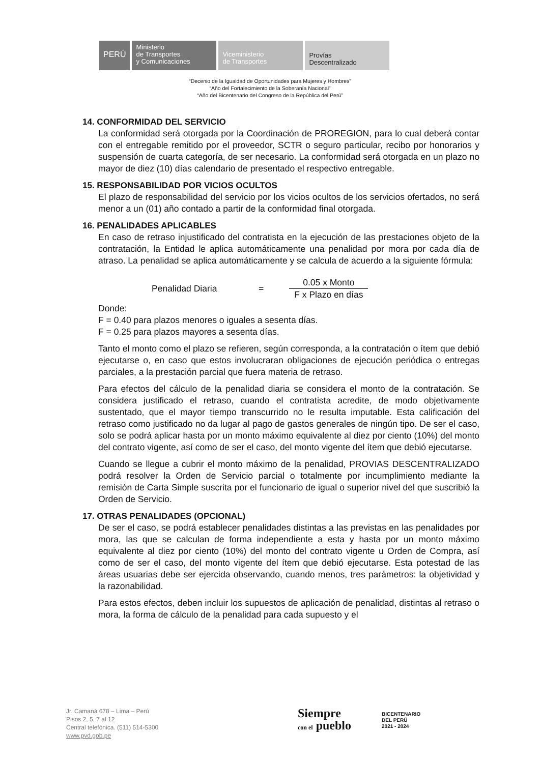PERÚ
Ministerio
de Transportes
y Comunicaciones
Viceministerio
de Transportes
Provías
Descentralizado
“Decenio de la Igualdad de Oportunidades para Mujeres y Hombres”
“Año del Fortalecimiento de la Soberanía Nacional”
“Año del Bicentenario del Congreso de la República del Perú”
14. CONFORMIDAD DEL SERVICIO
La conformidad será otorgada por la Coordinación de PROREGION, para lo cual deberá contar con el entregable remitido por el proveedor, SCTR o seguro particular, recibo por honorarios y suspensión de cuarta categoría, de ser necesario. La conformidad será otorgada en un plazo no mayor de diez (10) días calendario de presentado el respectivo entregable.
15. RESPONSABILIDAD POR VICIOS OCULTOS
El plazo de responsabilidad del servicio por los vicios ocultos de los servicios ofertados, no será menor a un (01) año contado a partir de la conformidad final otorgada.
16. PENALIDADES APLICABLES
En caso de retraso injustificado del contratista en la ejecución de las prestaciones objeto de la contratación, la Entidad le aplica automáticamente una penalidad por mora por cada día de atraso. La penalidad se aplica automáticamente y se calcula de acuerdo a la siguiente fórmula:
Penalidad Diaria = 0.05 x Monto
F x Plazo en días
Donde:
F = 0.40 para plazos menores o iguales a sesenta días.
F = 0.25 para plazos mayores a sesenta días.
Tanto el monto como el plazo se refieren, según corresponda, a la contratación o ítem que debió ejecutarse o, en caso que estos involucraran obligaciones de ejecución periódica o entregas parciales, a la prestación parcial que fuera materia de retraso.
Para efectos del cálculo de la penalidad diaria se considera el monto de la contratación. Se considera justificado el retraso, cuando el contratista acredite, de modo objetivamente sustentado, que el mayor tiempo transcurrido no le resulta imputable. Esta calificación del retraso como justificado no da lugar al pago de gastos generales de ningún tipo. De ser el caso, solo se podrá aplicar hasta por un monto máximo equivalente al diez por ciento (10%) del monto del contrato vigente, así como de ser el caso, del monto vigente del ítem que debió ejecutarse.
Cuando se llegue a cubrir el monto máximo de la penalidad, PROVIAS DESCENTRALIZADO podrá resolver la Orden de Servicio parcial o totalmente por incumplimiento mediante la remisión de Carta Simple suscrita por el funcionario de igual o superior nivel del que suscribió la Orden de Servicio.
17. OTRAS PENALIDADES (OPCIONAL)
De ser el caso, se podrá establecer penalidades distintas a las previstas en las penalidades por mora, las que se calculan de forma independiente a esta y hasta por un monto máximo equivalente al diez por ciento (10%) del monto del contrato vigente u Orden de Compra, así como de ser el caso, del monto vigente del ítem que debió ejecutarse. Esta potestad de las áreas usuarias debe ser ejercida observando, cuando menos, tres parámetros: la objetividad y la razonabilidad.
Para estos efectos, deben incluir los supuestos de aplicación de penalidad, distintas al retraso o mora, la forma de cálculo de la penalidad para cada supuesto y el
Jr. Camaná 678 – Lima – Perú
Pisos 2, 5, 7 al 12
Central telefónica. (511) 514-5300
www.pvd.gob.pe
Siempre
con el pueblo
BICENTENARIO
DEL PERÚ
2021 - 2024